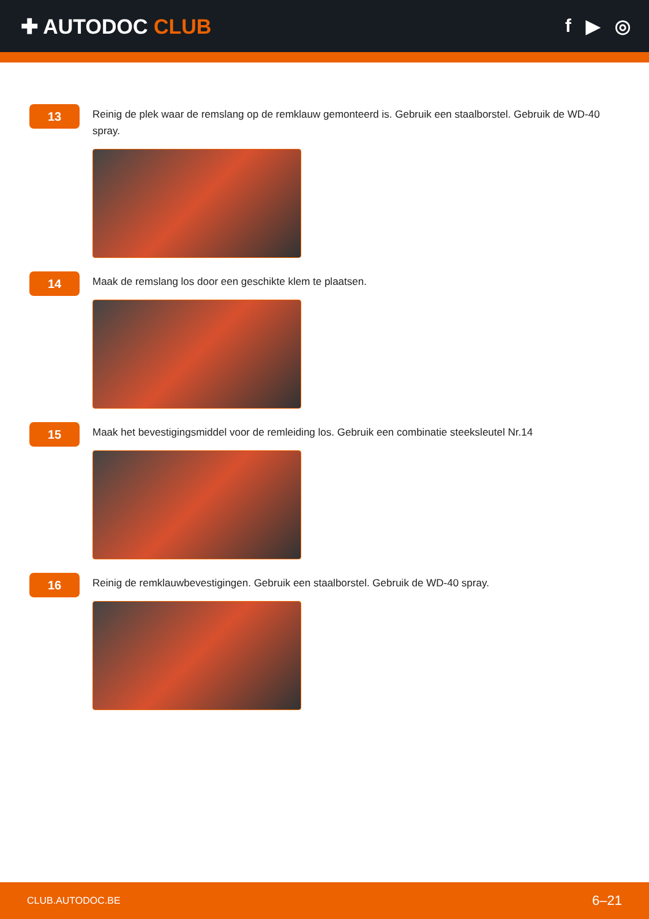✚ AUTODOC CLUB f ▶ ◎
13
Reinig de plek waar de remslang op de remklauw gemonteerd is. Gebruik een staalborstel. Gebruik de WD-40 spray.
14
Maak de remslang los door een geschikte klem te plaatsen.
15
Maak het bevestigingsmiddel voor de remleiding los. Gebruik een combinatie steeksleutel Nr.14
16
Reinig de remklauwbevestigingen. Gebruik een staalborstel. Gebruik de WD-40 spray.
CLUB.AUTODOC.BE 6–21